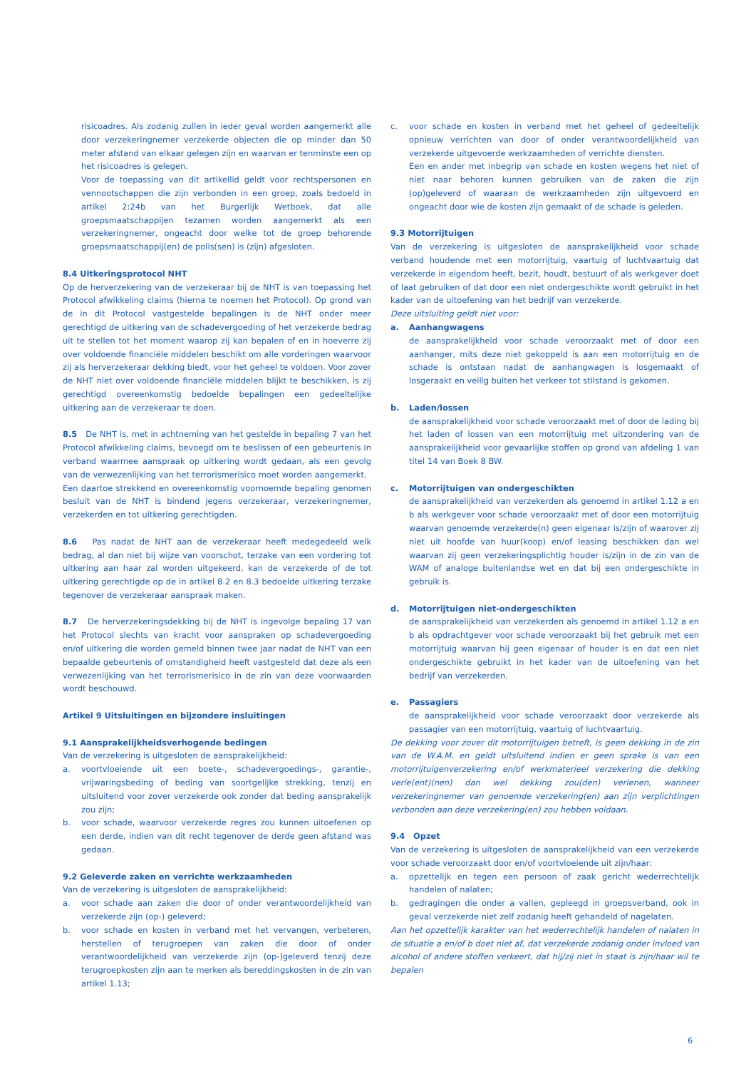risicoadres. Als zodanig zullen in ieder geval worden aangemerkt alle door verzekeringnemer verzekerde objecten die op minder dan 50 meter afstand van elkaar gelegen zijn en waarvan er tenminste een op het risicoadres is gelegen.
Voor de toepassing van dit artikellid geldt voor rechtspersonen en vennootschappen die zijn verbonden in een groep, zoals bedoeld in artikel 2:24b van het Burgerlijk Wetboek, dat alle groepsmaatschappijen tezamen worden aangemerkt als een verzekeringnemer, ongeacht door welke tot de groep behorende groepsmaatschappij(en) de polis(sen) is (zijn) afgesloten.
8.4 Uitkeringsprotocol NHT
Op de herverzekering van de verzekeraar bij de NHT is van toepassing het Protocol afwikkeling claims (hierna te noemen het Protocol). Op grond van de in dit Protocol vastgestelde bepalingen is de NHT onder meer gerechtigd de uitkering van de schadevergoeding of het verzekerde bedrag uit te stellen tot het moment waarop zij kan bepalen of en in hoeverre zij over voldoende financiële middelen beschikt om alle vorderingen waarvoor zij als herverzekeraar dekking biedt, voor het geheel te voldoen. Voor zover de NHT niet over voldoende financiële middelen blijkt te beschikken, is zij gerechtigd overeenkomstig bedoelde bepalingen een gedeeltelijke uitkering aan de verzekeraar te doen.
8.5 De NHT is, met in achtneming van het gestelde in bepaling 7 van het Protocol afwikkeling claims, bevoegd om te beslissen of een gebeurtenis in verband waarmee aanspraak op uitkering wordt gedaan, als een gevolg van de verwezenlijking van het terrorismerisico moet worden aangemerkt.
Een daartoe strekkend en overeenkomstig voornoemde bepaling genomen besluit van de NHT is bindend jegens verzekeraar, verzekeringnemer, verzekerden en tot uitkering gerechtigden.
8.6 Pas nadat de NHT aan de verzekeraar heeft medegedeeld welk bedrag, al dan niet bij wijze van voorschot, terzake van een vordering tot uitkering aan haar zal worden uitgekeerd, kan de verzekerde of de tot uitkering gerechtigde op de in artikel 8.2 en 8.3 bedoelde uitkering terzake tegenover de verzekeraar aanspraak maken.
8.7 De herverzekeringsdekking bij de NHT is ingevolge bepaling 17 van het Protocol slechts van kracht voor aanspraken op schadevergoeding en/of uitkering die worden gemeld binnen twee jaar nadat de NHT van een bepaalde gebeurtenis of omstandigheid heeft vastgesteld dat deze als een verwezenlijking van het terrorismerisico in de zin van deze voorwaarden wordt beschouwd.
Artikel 9 Uitsluitingen en bijzondere insluitingen
9.1 Aansprakelijkheidsverhogende bedingen
Van de verzekering is uitgesloten de aansprakelijkheid:
a. voortvloeiende uit een boete-, schadevergoedings-, garantie-, vrijwaringsbeding of beding van soortgelijke strekking, tenzij en uitsluitend voor zover verzekerde ook zonder dat beding aansprakelijk zou zijn;
b. voor schade, waarvoor verzekerde regres zou kunnen uitoefenen op een derde, indien van dit recht tegenover de derde geen afstand was gedaan.
9.2 Geleverde zaken en verrichte werkzaamheden
Van de verzekering is uitgesloten de aansprakelijkheid:
a. voor schade aan zaken die door of onder verantwoordelijkheid van verzekerde zijn (op-) geleverd;
b. voor schade en kosten in verband met het vervangen, verbeteren, herstellen of terugroepen van zaken die door of onder verantwoordelijkheid van verzekerde zijn (op-)geleverd tenzij deze terugroepkosten zijn aan te merken als bereddingskosten in de zin van artikel 1.13;
c. voor schade en kosten in verband met het geheel of gedeeltelijk opnieuw verrichten van door of onder verantwoordelijkheid van verzekerde uitgevoerde werkzaamheden of verrichte diensten.
Een en ander met inbegrip van schade en kosten wegens het niet of niet naar behoren kunnen gebruiken van de zaken die zijn (op)geleverd of waaraan de werkzaamheden zijn uitgevoerd en ongeacht door wie de kosten zijn gemaakt of de schade is geleden.
9.3 Motorrijtuigen
Van de verzekering is uitgesloten de aansprakelijkheid voor schade verband houdende met een motorrijtuig, vaartuig of luchtvaartuig dat verzekerde in eigendom heeft, bezit, houdt, bestuurt of als werkgever doet of laat gebruiken of dat door een niet ondergeschikte wordt gebruikt in het kader van de uitoefening van het bedrijf van verzekerde.
Deze uitsluiting geldt niet voor:
a. Aanhangwagens
de aansprakelijkheid voor schade veroorzaakt met of door een aanhanger, mits deze niet gekoppeld is aan een motorrijtuig en de schade is ontstaan nadat de aanhangwagen is losgemaakt of losgeraakt en veilig buiten het verkeer tot stilstand is gekomen.
b. Laden/lossen
de aansprakelijkheid voor schade veroorzaakt met of door de lading bij het laden of lossen van een motorrijtuig met uitzondering van de aansprakelijkheid voor gevaarlijke stoffen op grond van afdeling 1 van titel 14 van Boek 8 BW.
c. Motorrijtuigen van ondergeschikten
de aansprakelijkheid van verzekerden als genoemd in artikel 1.12 a en b als werkgever voor schade veroorzaakt met of door een motorrijtuig waarvan genoemde verzekerde(n) geen eigenaar is/zijn of waarover zij niet uit hoofde van huur(koop) en/of leasing beschikken dan wel waarvan zij geen verzekeringsplichtig houder is/zijn in de zin van de WAM of analoge buitenlandse wet en dat bij een ondergeschikte in gebruik is.
d. Motorrijtuigen niet-ondergeschikten
de aansprakelijkheid van verzekerden als genoemd in artikel 1.12 a en b als opdrachtgever voor schade veroorzaakt bij het gebruik met een motorrijtuig waarvan hij geen eigenaar of houder is en dat een niet ondergeschikte gebruikt in het kader van de uitoefening van het bedrijf van verzekerden.
e. Passagiers
de aansprakelijkheid voor schade veroorzaakt door verzekerde als passagier van een motorrijtuig, vaartuig of luchtvaartuig.
De dekking voor zover dit motorrijtuigen betreft, is geen dekking in de zin van de W.A.M. en geldt uitsluitend indien er geen sprake is van een motorrijtuigenverzekering en/of werkmaterieel verzekering die dekking verle(ent)(nen) dan wel dekking zou(den) verlenen, wanneer verzekeringnemer van genoemde verzekering(en) aan zijn verplichtingen verbonden aan deze verzekering(en) zou hebben voldaan.
9.4 Opzet
Van de verzekering is uitgesloten de aansprakelijkheid van een verzekerde voor schade veroorzaakt door en/of voortvloeiende uit zijn/haar:
a. opzettelijk en tegen een persoon of zaak gericht wederrechtelijk handelen of nalaten;
b. gedragingen die onder a vallen, gepleegd in groepsverband, ook in geval verzekerde niet zelf zodanig heeft gehandeld of nagelaten.
Aan het opzettelijk karakter van het wederrechtelijk handelen of nalaten in de situatie a en/of b doet niet af, dat verzekerde zodanig onder invloed van alcohol of andere stoffen verkeert, dat hij/zij niet in staat is zijn/haar wil te bepalen
6